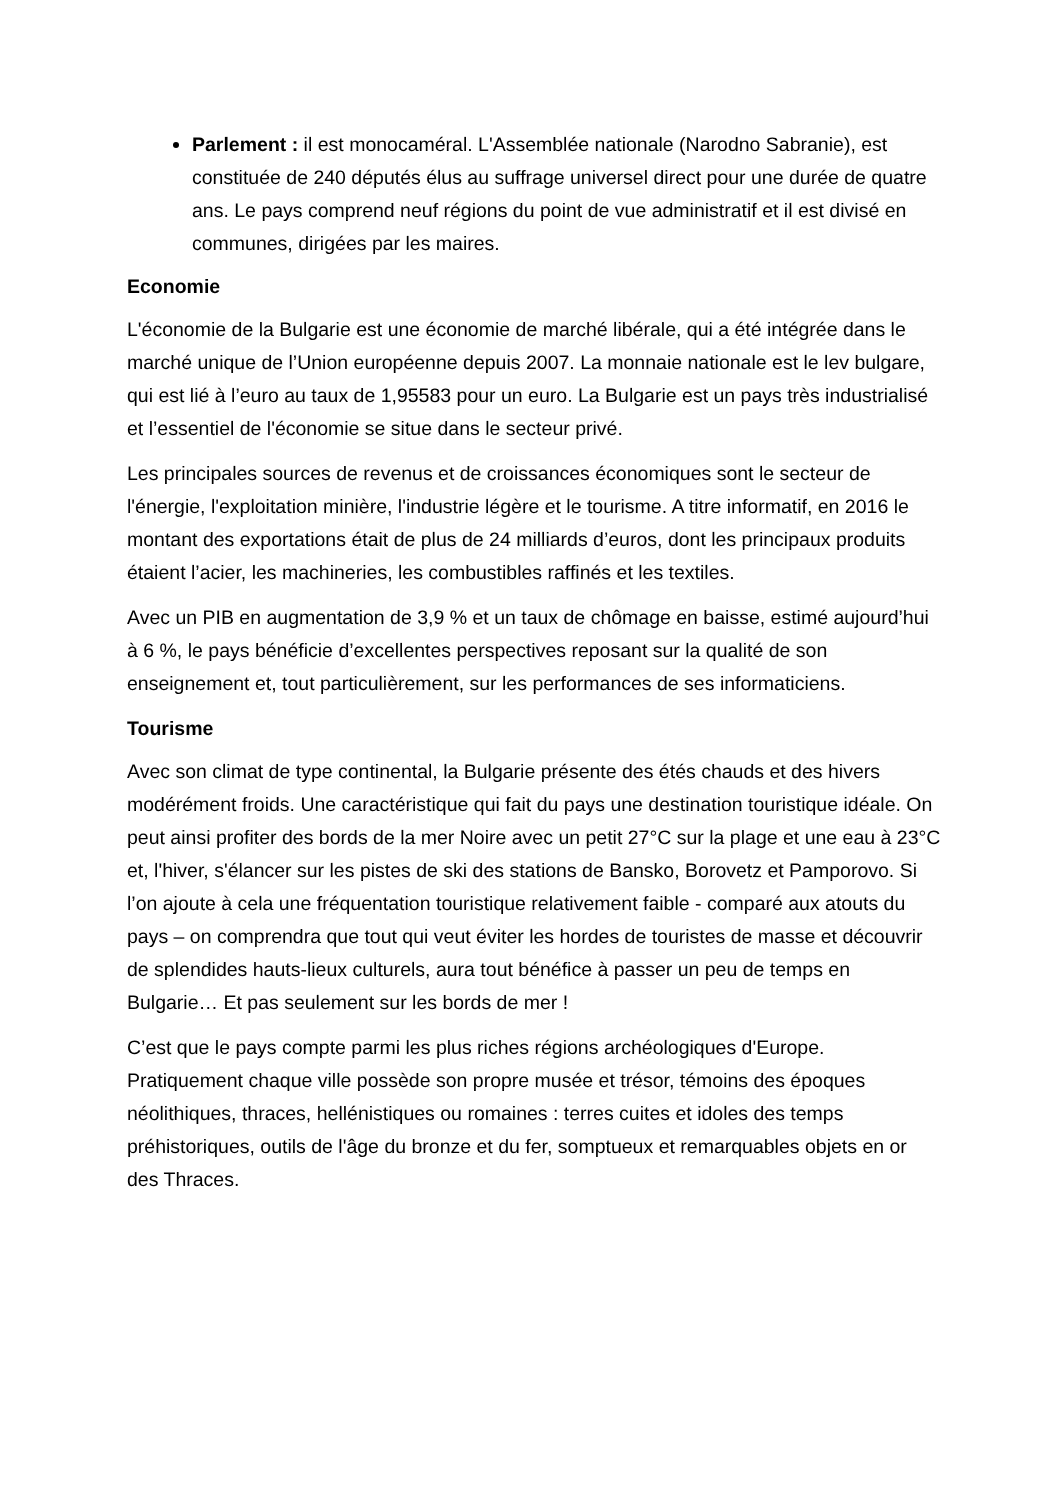Parlement : il est monocaméral. L'Assemblée nationale (Narodno Sabranie), est constituée de 240 députés élus au suffrage universel direct pour une durée de quatre ans. Le pays comprend neuf régions du point de vue administratif et il est divisé en communes, dirigées par les maires.
Economie
L'économie de la Bulgarie est une économie de marché libérale, qui a été intégrée dans le marché unique de l’Union européenne depuis 2007. La monnaie nationale est le lev bulgare, qui est lié à l’euro au taux de 1,95583 pour un euro. La Bulgarie est un pays très industrialisé et l’essentiel de l'économie se situe dans le secteur privé.
Les principales sources de revenus et de croissances économiques sont le secteur de l'énergie, l'exploitation minière, l'industrie légère et le tourisme. A titre informatif, en 2016 le montant des exportations était de plus de 24 milliards d’euros, dont les principaux produits étaient l’acier, les machineries, les combustibles raffinés et les textiles.
Avec un PIB en augmentation de 3,9 % et un taux de chômage en baisse, estimé aujourd’hui à 6 %, le pays bénéficie d’excellentes perspectives reposant sur la qualité de son enseignement et, tout particulièrement, sur les performances de ses informaticiens.
Tourisme
Avec son climat de type continental, la Bulgarie présente des étés chauds et des hivers modérément froids. Une caractéristique qui fait du pays une destination touristique idéale. On peut ainsi profiter des bords de la mer Noire avec un petit 27°C sur la plage et une eau à 23°C et, l'hiver, s'élancer sur les pistes de ski des stations de Bansko, Borovetz et Pamporovo. Si l’on ajoute à cela une fréquentation touristique relativement faible - comparé aux atouts du pays – on comprendra que tout qui veut éviter les hordes de touristes de masse et découvrir de splendides hauts-lieux culturels, aura tout bénéfice à passer un peu de temps en Bulgarie… Et pas seulement sur les bords de mer !
C’est que le pays compte parmi les plus riches régions archéologiques d'Europe. Pratiquement chaque ville possède son propre musée et trésor, témoins des époques néolithiques, thraces, hellénistiques ou romaines : terres cuites et idoles des temps préhistoriques, outils de l'âge du bronze et du fer, somptueux et remarquables objets en or des Thraces.